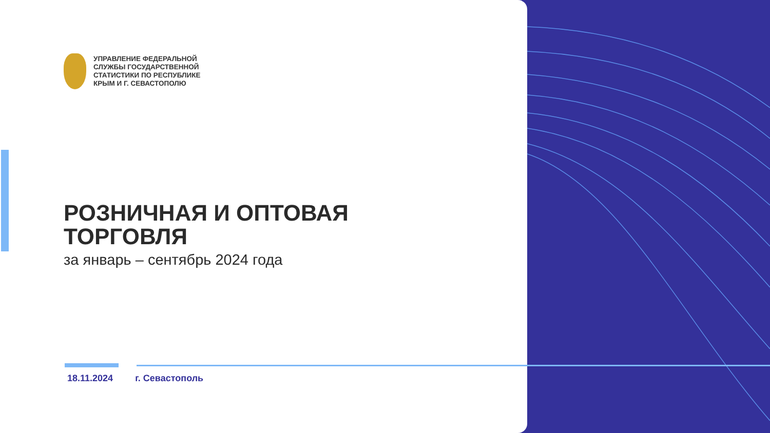УПРАВЛЕНИЕ ФЕДЕРАЛЬНОЙ
СЛУЖБЫ ГОСУДАРСТВЕННОЙ
СТАТИСТИКИ ПО РЕСПУБЛИКЕ
КРЫМ И Г. СЕВАСТОПОЛЮ
РОЗНИЧНАЯ И ОПТОВАЯ
ТОРГОВЛЯ
за январь – сентябрь 2024 года
18.11.2024 г. Севастополь